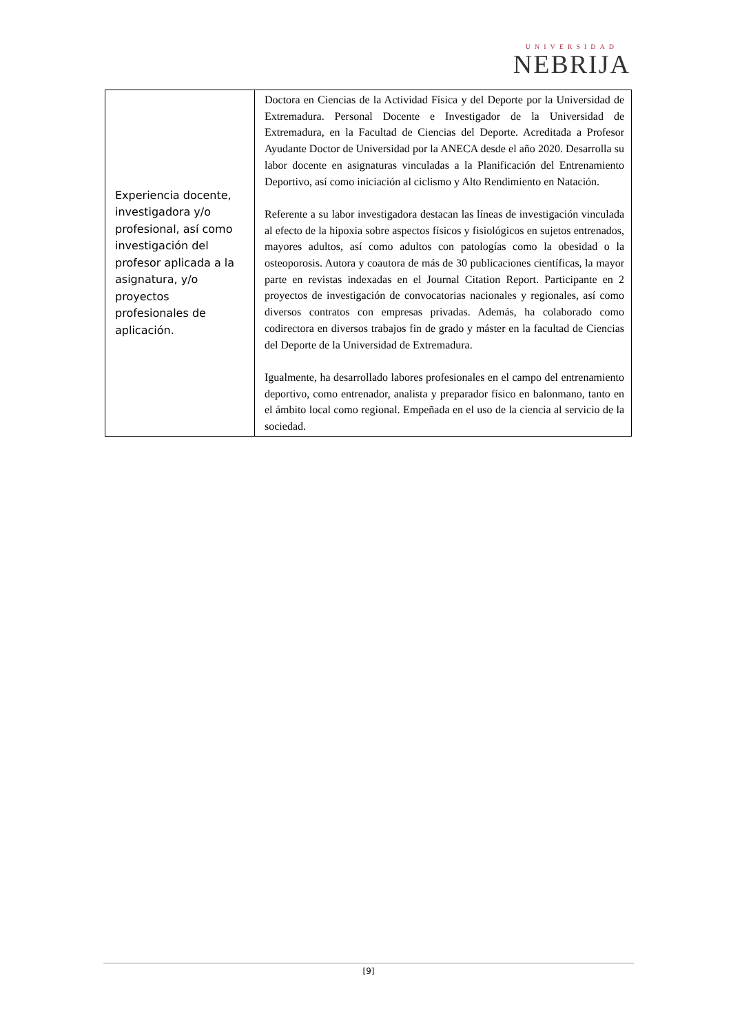UNIVERSIDAD
NEBRIJA
| Experiencia docente, investigadora y/o profesional, así como investigación del profesor aplicada a la asignatura, y/o proyectos profesionales de aplicación. | Doctora en Ciencias de la Actividad Física y del Deporte por la Universidad de Extremadura. Personal Docente e Investigador de la Universidad de Extremadura, en la Facultad de Ciencias del Deporte. Acreditada a Profesor Ayudante Doctor de Universidad por la ANECA desde el año 2020. Desarrolla su labor docente en asignaturas vinculadas a la Planificación del Entrenamiento Deportivo, así como iniciación al ciclismo y Alto Rendimiento en Natación. Referente a su labor investigadora destacan las líneas de investigación vinculada al efecto de la hipoxia sobre aspectos físicos y fisiológicos en sujetos entrenados, mayores adultos, así como adultos con patologías como la obesidad o la osteoporosis. Autora y coautora de más de 30 publicaciones científicas, la mayor parte en revistas indexadas en el Journal Citation Report. Participante en 2 proyectos de investigación de convocatorias nacionales y regionales, así como diversos contratos con empresas privadas. Además, ha colaborado como codirectora en diversos trabajos fin de grado y máster en la facultad de Ciencias del Deporte de la Universidad de Extremadura. Igualmente, ha desarrollado labores profesionales en el campo del entrenamiento deportivo, como entrenador, analista y preparador físico en balonmano, tanto en el ámbito local como regional. Empeñada en el uso de la ciencia al servicio de la sociedad. |
[9]